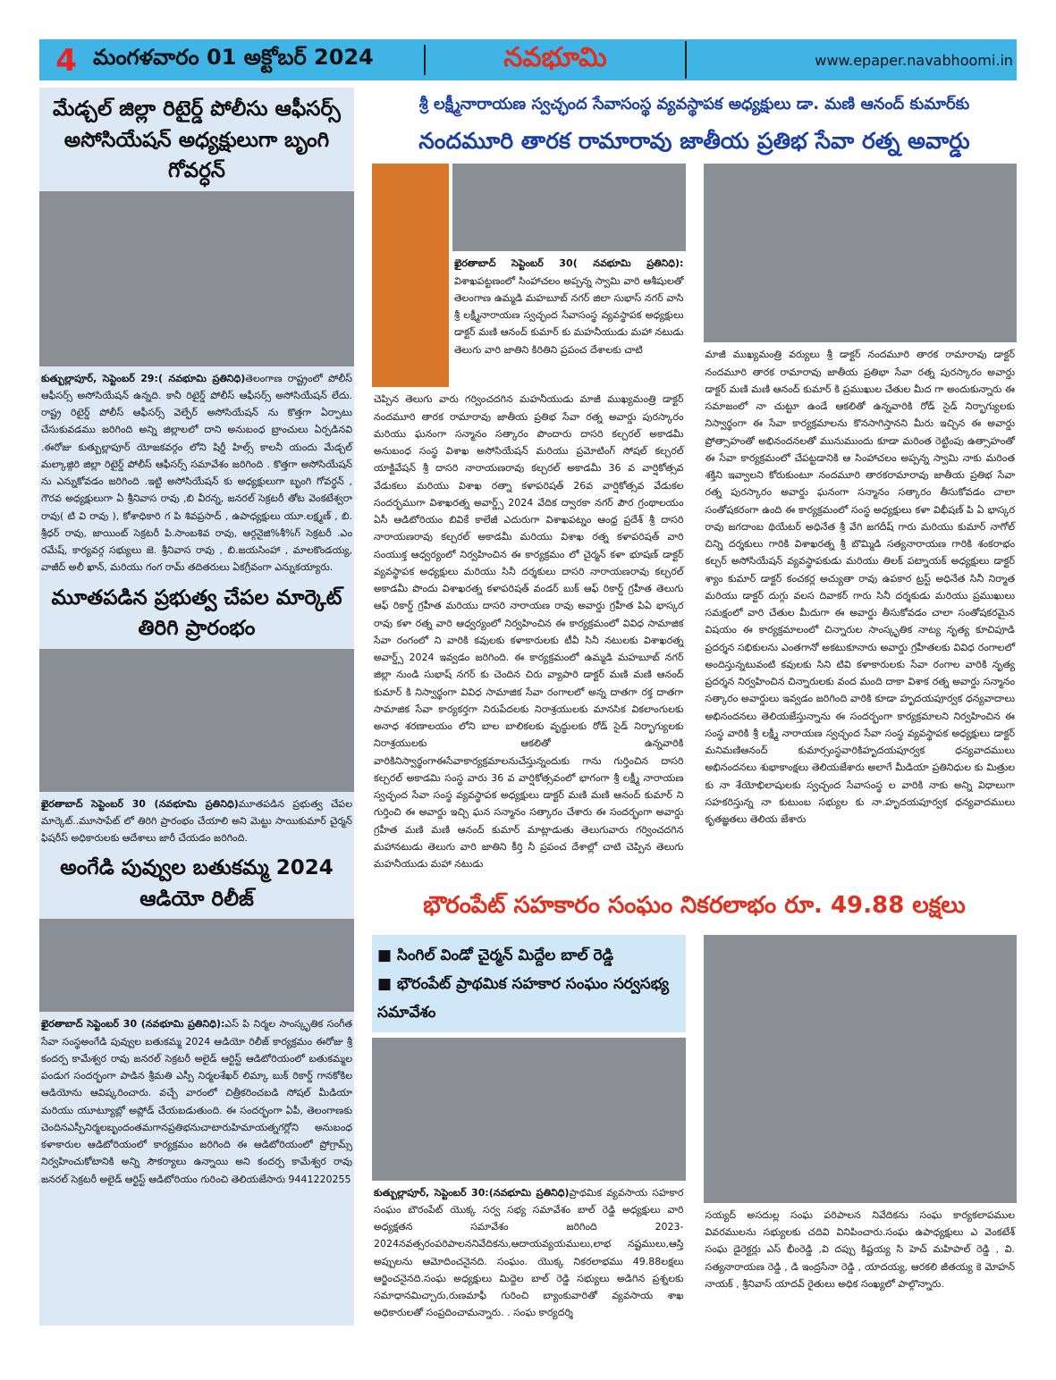4
మంగళవారం 01 అక్టోబర్ 2024
నవభూమి
www.epaper.navabhoomi.in
మేడ్చల్ జిల్లా రిటైర్డ్ పోలీసు ఆఫీసర్స్ అసోసియేషన్ అధ్యక్షులుగా బృంగి గోవర్ధన్
కుత్బుల్లాపూర్, సెప్టెంబర్ 29:( నవభూమి ప్రతినిధి) తెలంగాణ రాష్ట్రంలో పోలీస్ ఆఫీసర్స్ అసోసియేషన్ ఉన్నది. కానీ రిటైర్డ్ పోలీస్ ఆఫీసర్స్ అసోసియేషన్ లేదు. రాష్ట్ర రిటైర్డ్ పోలీస్ ఆఫీసర్స్ వెల్ఫేర్ అసోసియేషన్ ను కొత్తగా ఏర్పాటు చేసుకువడము జరిగింది అన్ని జిల్లాలలో దాని అనుబంధ బ్రాంచులు ఏర్పడినవి .ఈరోజు కుత్బుల్లాపూర్ యోజకవర్గం లోని షిర్డీ హిల్స్ కాలనీ యందు మేడ్చల్ మల్కాజ్గిరి జిల్లా రిటైర్డ్ పోలీస్ ఆఫీసర్స్ సమావేశం జరిగింది . కొత్తగా అసోసియేషన్ ను ఎన్నుకోవడం జరిగింది .ఇట్టి అసోసియేషన్ కు అధ్యక్షులుగా బృంగి గోవర్ధన్ , గౌరవ అధ్యక్షులుగా ఏ శ్రీనివాస రావు ,బి వీరన్న, జనరల్ సెక్రటరీ తోట వెంకటేశ్వరా రావు( టి వి రావు ), కోశాధికారి గ పి శివప్రసాద్ , ఉపాధ్యక్షులు యూ.లక్ష్మణ్ , బి. శ్రీధర్ రావు, జాయింట్ సెక్రటరీ పి.సాంబశివ రావు, ఆర్గనైజి%శీ%గ్ సెక్రటరీ .ఎం రమేష్, కార్యవర్గ సభ్యులు జె. శ్రీనివాస రావు , బి.జయసింహా , మాలకొండయ్య, వాజీద్ అలీ ఖాన్, మరియు గంగ రామ్ తదితరులు ఏకగ్రీవంగా ఎన్నుకయ్యారు.
మూతపడిన ప్రభుత్వ చేపల మార్కెట్ తిరిగి ప్రారంభం
ఖైరతాబాద్ సెప్టెంబర్ 30 (నవభూమి ప్రతినిధి) మూతపడిన ప్రభుత్వ చేపల మార్కెట్..మూసాపేట్ లో తిరిగి ప్రారంభం చేయాలి అని మెట్టు సాయికుమార్ చైర్మన్ ఫిషరీస్ అధికారులకు ఆదేశాలు జారీ చేయడం జరిగింది.
అంగేడి పువ్వుల బతుకమ్మ 2024 ఆడియో రిలీజ్
ఖైరతాబాద్ సెప్టెంబర్ 30 (నవభూమి ప్రతినిధి): ఎస్ పి నిర్మల సాంస్కృతిక సంగీత సేవా సంస్థఅంగేడి పువ్వుల బతుకమ్మ 2024 ఆడియో రిలీజ్ కార్యక్రమం ఈరోజు శ్రీ కందర్ప కామేశ్వర రావు జనరల్ సెక్రటరీ అలైడ్ ఆర్టిస్ట్ ఆడిటోరియంలో బతుకమ్మల పండుగ సందర్భంగా పాడిన శ్రీమతి ఎస్పీ నిర్మలశేఖర్ లిమ్కా బుక్ రికార్డ్ గానకోకిల ఆడియోను ఆవిష్కరించారు. వచ్చే వారంలో చిత్రీకరించబడి సోషల్ మీడియా మరియు యూట్యూబ్లో అప్లోడ్ చేయబడుతుంది. ఈ సందర్భంగా ఏపీ, తెలంగాణకు చెందినఎస్పీనిర్మలబృందంతమగానప్రతిభనుచాటారుహిమాయత్నగర్లోని అనుబంధ కళాకారుల ఆడిటోరియంలో కార్యక్రమం జరిగింది ఈ ఆడిటోరియంలో ప్రోగ్రామ్స్ నిర్వహించుకోటానికి అన్ని సౌకర్యాలు ఉన్నాయి అని కందర్ప కామేశ్వర రావు జనరల్ సెక్రటరీ అలైడ్ ఆర్టిస్ట్ ఆడిటోరియం గురించి తెలియజేసారు 9441220255
శ్రీ లక్ష్మీనారాయణ స్వచ్ఛంద సేవాసంస్థ వ్యవస్థాపక అధ్యక్షులు డా. మణి ఆనంద్ కుమార్‌కు
నందమూరి తారక రామారావు జాతీయ ప్రతిభ సేవా రత్న అవార్డు
ఖైరతాబాద్ సెప్టెంబర్ 30( నవభూమి ప్రతినిధి): విశాఖపట్టణంలో సింహాచలం అప్పన్న స్వామి వారి ఆశీషులతో తెలంగాణ ఉమ్మడి మహబూబ్ నగర్ జిలా సుభాస్ నగర్ వాసి శ్రీ లక్ష్మీనారాయణ స్వచ్ఛంద సేవాసంస్థ వ్యవస్థాపక అధ్యక్షులు డాక్టర్ మణి ఆనంద్ కుమార్ కు మహనీయుడు మహా నటుడు తెలుగు వారి జాతిని కిరితిని ప్రపంచ దేశాలకు చాటి
చెప్పిన తెలుగు వారు గర్వించదగిన మహనీయుడు మాజీ ముఖ్యమంత్రి డాక్టర్ నందమూరి తారక రామారావు జాతీయ ప్రతిభ సేవా రత్న అవార్డు పురస్కారం మరియు ఘనంగా సన్మానం సత్కారం పొందారు దాసరి కల్చరల్ అకాడమీ అనుబంధ సంస్థ విశాఖ అసోసియేషన్ మరియు ప్రమోటింగ్ సోషల్ కల్చరల్ యాక్టివేషన్ శ్రీ దాసరి నారాయణరావు కల్చరల్ అకాడమీ 36 వ వార్షికోత్సవ వేడుకలు మరియు విశాఖ రత్నా కళాపరిషత్ 26వ వార్షికోత్సవ వేడుకల సందర్భముగా విశాఖరత్న అవార్డ్స్ 2024 వేదిక ద్వారకా నగర్ పౌర గ్రంథాలయం ఏసీ ఆడిటోరియం బివికే కాలేజీ ఎదురుగా విశాఖపట్నం ఆంధ్ర ప్రదేశ్ శ్రీ దాసరి నారాయణరావు కల్చరల్ అకాడమీ మరియు విశాఖ రత్న కళాపరిషత్ వారి సంయుక్త ఆధ్వర్యంలో నిర్వహించిన ఈ కార్యక్రమం లో చైర్మన్ కళా భూషణ్ డాక్టర్ వ్యవస్థాపక అధ్యక్షులు మరియు సినీ దర్శకులు దాసరి నారాయణరావు కల్చరల్ అకాడమీ పొందు విశాఖరత్న కళాపరిషత్ వండర్ బుక్ ఆఫ్ రికార్డ్ గ్రహీత తెలుగు ఆఫ్ రికార్డ్ గ్రహీత మరియు దాసరి నారాయణ రావు అవార్డు గ్రహీత పిఏ భాస్కర రావు కళా రత్న వారి ఆధ్వర్యంలో నిర్వహించిన ఈ కార్యక్రమంలో వివిధ సామాజిక సేవా రంగంలో ని వారికి కవులకు కళాకారులకు టీవీ సినీ నటులకు విశాఖరత్న అవార్డ్స్ 2024 ఇవ్వడం జరిగింది. ఈ కార్యక్రమంలో ఉమ్మడి మహబూబ్ నగర్ జిల్లా నుండి సుభాష్ నగర్ కు చెందిన చిరు వ్యాపారి డాక్టర్ మణి మణి ఆనంద్ కుమార్ కి నిస్వార్థంగా వివిధ సామాజిక సేవా రంగాలలో అన్న దాతగా రక్త దాతగా సామాజిక సేవా కార్యకర్తగా నిరుపేదలకు నిరాశ్రయులకు మానసిక వికలాంగులకు అనాధ శరణాలయం లోని బాల బాలికలకు వృద్ధులకు రోడ్ సైడ్ నిర్భాగ్యులకు నిరాశ్రయులకు ఆకలితో ఉన్నవారికి వారికినిస్వార్థంగాఈసేవాకార్యక్రమాలనుచేస్తున్నందుకు గాను గుర్తించిన దాసరి కల్చరల్ అకాడమి సంస్థ వారు 36 వ వార్షికోత్సవంలో భాగంగా శ్రీ లక్ష్మీ నారాయణ స్వచ్ఛంద సేవా సంస్థ వ్యవస్థాపక అధ్యక్షులు డాక్టర్ మణి మణి ఆనంద్ కుమార్ ని గుర్తించి ఈ అవార్డు ఇచ్చి ఘన సన్మానం సత్కారం చేశారు ఈ సందర్భంగా అవార్డు గ్రహీత మణి మణి ఆనంద్ కుమార్ మాట్లాడుతు తెలుగువారు గర్వించదగిన మహానటుడు తెలుగు వారి జాతిని కీర్తి నీ ప్రపంచ దేశాల్లో చాటి చెప్పిన తెలుగు మహనీయుడు మహా నటుడు
మాజీ ముఖ్యమంత్రి వర్యులు శ్రీ డాక్టర్ నందమూరి తారక రామారావు డాక్టర్ నందమూరి తారక రామారావు జాతీయ ప్రతిభా సేవా రత్న పురస్కారం అవార్డు డాక్టర్ మణి మణి ఆనంద్ కుమార్ కి ప్రముఖుల చేతుల మీద గా అందుకున్నారు ఈ సమాజంలో నా చుట్టూ ఉండే ఆకలితో ఉన్నవారికి రోడ్ సైడ్ నిర్భాగ్యులకు నిస్వార్థంగా ఈ సేవా కార్యక్రమాలను కొనసాగిస్తానని మీరు ఇచ్చిన ఈ అవార్డు ప్రోత్సాహంతో అభినందనలతో మునుముందు కూడా మరింత రెట్టింపు ఉత్సాహంతో ఈ సేవా కార్యక్రమంలో చేపట్టడానికి ఆ సింహాచలం అప్పన్న స్వామి నాకు మరింత శక్తిని ఇవ్వాలని కోరుకుంటూ నందమూరి తారకరామారావు జాతీయ ప్రతిభ సేవా రత్న పురస్కారం అవార్డు ఘనంగా సన్మానం సత్కారం తీసుకోవడం చాలా సంతోషకరంగా ఉంది ఈ కార్యక్రమంలో సంస్థ అధ్యక్షులు కళా విభీషణ్ పి ఏ భాస్కర రావు జగదాంబ థియేటర్ అధినేత శ్రీ వేగి జగదీష్ గారు మరియు కుమార్ నాగోల్ చిన్ని దర్శకులు గారికి విశాఖరత్న శ్రీ బొమ్మిడి సత్యనారాయణ గారికి శంకరాభం కల్చర్ అసోసియేషన్ వ్యవస్థాపకుడు మరియు తిలక్ పట్నాయక్ అధ్యక్షులు డాక్టర్ శ్యాం కుమార్ డాక్టర్ కంచకర్ల అచ్యుతా రావు ఉపకార ట్రస్ట్ అధినేత సినీ నిర్మాత మరియు డాక్టర్ దుగ్గు వలస దివాకర్ గారు సినీ దర్శకుడు మరియు ప్రముఖులు సమక్షంలో వారి చేతుల మీదుగా ఈ అవార్డు తీసుకోవడం చాలా సంతోషకరమైన విషయం ఈ కార్యక్రమాలంలో చిన్నారుల సాంస్కృతిక నాట్య నృత్య కూచిపూడి ప్రదర్శన సభికులను ఎంతగానో అకటుకూనారు అవార్డు గ్రహీతలకు వివిధ రంగాలలో అందిస్తున్నటువంటి కవులకు సిని టివి కళాకారులకు సేవా రంగాల వారికి నృత్య ప్రదర్శన నిర్వహించిన చిన్నారులకు వంద మంది దాకా విశాక రత్న అవార్డు సన్మానం సత్కారం అవార్డులు ఇవ్వడం జరిగింది వారికి కూడా హృదయపూర్వక ధన్యవాదాలు అభినందనలు తెలియజేస్తున్నాను ఈ సందర్భంగా కార్యక్రమాలని నిర్వహించిన ఈ సంస్థ వారికి శ్రీ లక్ష్మీ నారాయణ స్వచ్ఛంద సేవా సంస్థ వ్యవస్థాపక అధ్యక్షులు డాక్టర్ మనిమణిఆనంద్ కుమార్సంస్థవారికిహృదయపూర్వక ధన్యవాదములు అభినందనలు శుభాకాంక్షలు తెలియజేశారు అలాగే మీడియా ప్రతినిధుల కు మిత్రుల కు నా శేయోభిలాషులకు స్వచ్ఛంద సేవాసంస్థ ల వారికి నాకు అన్ని విధాలుగా సహకరిస్తున్న నా కుటుంబ సభ్యుల కు నా.హృదయపూర్వక ధన్యవాదములు కృతజ్ఞతలు తెలియ జేశారు
భౌరంపేట్ సహకారం సంఘం నికరలాభం రూ. 49.88 లక్షలు
■ సింగిల్ విండో చైర్మన్ మిద్దేల బాల్ రెడ్డి
■ భౌరంపేట్ ప్రాథమిక సహకార సంఘం సర్వసభ్య సమావేశం
కుత్బుల్లాపూర్, సెప్టెంబర్ 30:(నవభూమి ప్రతినిధి) ప్రాథమిక వ్యవసాయ సహకార సంఘం బౌరంపేట్ యొక్క సర్వ సభ్య సమావేశం బాల్ రెడ్డి అధ్యక్షులు వారి అధ్యక్షతన సమావేశం జరిగింది 2023-2024నవత్సరంపరిపాలననివేదికను,ఆదాయవ్యయములు,లాభ నష్టములు,ఆస్తి అప్పులను ఆమోదించనైనది. సంఘం. యొక్క నికరలాభము 49.88లక్షలు ఆర్జించనైనది.సంఘ అధ్యక్షులు మిద్దెల బాల్ రెడ్డి సభ్యులు అడిగిన ప్రశ్నలకు సమాధానమిచ్చారు,రుణమాఫీ గురించి బ్యాంకువారితో వ్యవసాయ శాఖ అధికారులతో సంప్రదించామన్నారు. . సంఘ కార్యదర్శి
సయ్యద్ అసదుల్ల సంఘ పరిపాలన నివేదికను సంఘ కార్యకలాపముల వివరములను సభ్యులకు చదివి వినిపించారు.సంఘ ఉపాధ్యక్షులు ఎ వెంకటేశ్ సంఘ డైరెక్టర్లు ఎస్ భీంరెడ్డి ,వి దప్పు కిష్టయ్య సి హెచ్ మహిపాల్ రెడ్డి , వి. సత్యనారాయణ రెడ్డి , డి ఇంద్రసేనా రెడ్డి , యాదయ్య, ఆరకలి జీతయ్య కె మోహన్ నాయక్ , శ్రీనివాస్ యాదవ్ రైతులు అధిక సంఖ్యలో పాల్గొన్నారు.